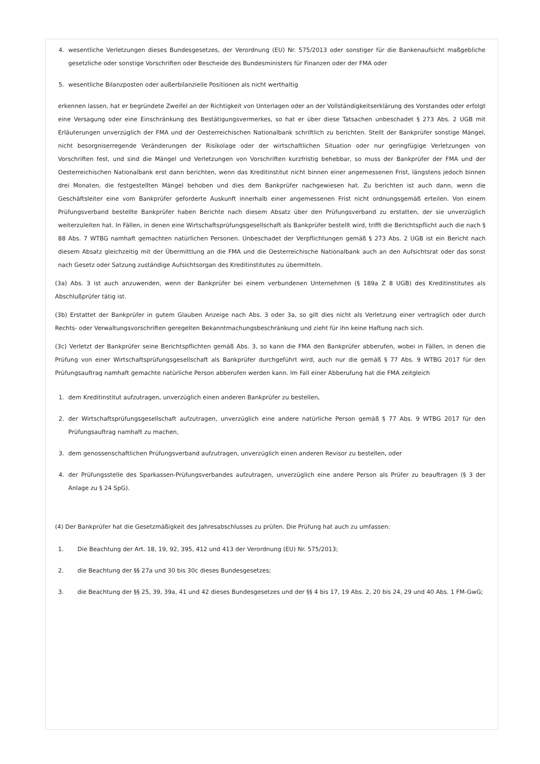4. wesentliche Verletzungen dieses Bundesgesetzes, der Verordnung (EU) Nr. 575/2013 oder sonstiger für die Bankenaufsicht maßgebliche gesetzliche oder sonstige Vorschriften oder Bescheide des Bundesministers für Finanzen oder der FMA oder
5. wesentliche Bilanzposten oder außerbilanzielle Positionen als nicht werthaltig
erkennen lassen, hat er begründete Zweifel an der Richtigkeit von Unterlagen oder an der Vollständigkeitserklärung des Vorstandes oder erfolgt eine Versagung oder eine Einschränkung des Bestätigungsvermerkes, so hat er über diese Tatsachen unbeschadet § 273 Abs. 2 UGB mit Erläuterungen unverzüglich der FMA und der Oesterreichischen Nationalbank schriftlich zu berichten. Stellt der Bankprüfer sonstige Mängel, nicht besorgniserregende Veränderungen der Risikolage oder der wirtschaftlichen Situation oder nur geringfügige Verletzungen von Vorschriften fest, und sind die Mängel und Verletzungen von Vorschriften kurzfristig behebbar, so muss der Bankprüfer der FMA und der Oesterreichischen Nationalbank erst dann berichten, wenn das Kreditinstitut nicht binnen einer angemessenen Frist, längstens jedoch binnen drei Monaten, die festgestellten Mängel behoben und dies dem Bankprüfer nachgewiesen hat. Zu berichten ist auch dann, wenn die Geschäftsleiter eine vom Bankprüfer geforderte Auskunft innerhalb einer angemessenen Frist nicht ordnungsgemäß erteilen. Von einem Prüfungsverband bestellte Bankprüfer haben Berichte nach diesem Absatz über den Prüfungsverband zu erstatten, der sie unverzüglich weiterzuleiten hat. In Fällen, in denen eine Wirtschaftsprüfungsgesellschaft als Bankprüfer bestellt wird, trifft die Berichtspflicht auch die nach § 88 Abs. 7 WTBG namhaft gemachten natürlichen Personen. Unbeschadet der Verpflichtungen gemäß § 273 Abs. 2 UGB ist ein Bericht nach diesem Absatz gleichzeitig mit der Übermittlung an die FMA und die Oesterreichische Nationalbank auch an den Aufsichtsrat oder das sonst nach Gesetz oder Satzung zuständige Aufsichtsorgan des Kreditinstitutes zu übermitteln.
(3a) Abs. 3 ist auch anzuwenden, wenn der Bankprüfer bei einem verbundenen Unternehmen (§ 189a Z 8 UGB) des Kreditinstitutes als Abschlußprüfer tätig ist.
(3b) Erstattet der Bankprüfer in gutem Glauben Anzeige nach Abs. 3 oder 3a, so gilt dies nicht als Verletzung einer vertraglich oder durch Rechts- oder Verwaltungsvorschriften geregelten Bekanntmachungsbeschränkung und zieht für ihn keine Haftung nach sich.
(3c) Verletzt der Bankprüfer seine Berichtspflichten gemäß Abs. 3, so kann die FMA den Bankprüfer abberufen, wobei in Fällen, in denen die Prüfung von einer Wirtschaftsprüfungsgesellschaft als Bankprüfer durchgeführt wird, auch nur die gemäß § 77 Abs. 9 WTBG 2017 für den Prüfungsauftrag namhaft gemachte natürliche Person abberufen werden kann. Im Fall einer Abberufung hat die FMA zeitgleich
1. dem Kreditinstitut aufzutragen, unverzüglich einen anderen Bankprüfer zu bestellen,
2. der Wirtschaftsprüfungsgesellschaft aufzutragen, unverzüglich eine andere natürliche Person gemäß § 77 Abs. 9 WTBG 2017 für den Prüfungsauftrag namhaft zu machen,
3. dem genossenschaftlichen Prüfungsverband aufzutragen, unverzüglich einen anderen Revisor zu bestellen, oder
4. der Prüfungsstelle des Sparkassen-Prüfungsverbandes aufzutragen, unverzüglich eine andere Person als Prüfer zu beauftragen (§ 3 der Anlage zu § 24 SpG).
(4) Der Bankprüfer hat die Gesetzmäßigkeit des Jahresabschlusses zu prüfen. Die Prüfung hat auch zu umfassen:
1. Die Beachtung der Art. 18, 19, 92, 395, 412 und 413 der Verordnung (EU) Nr. 575/2013;
2. die Beachtung der §§ 27a und 30 bis 30c dieses Bundesgesetzes;
3. die Beachtung der §§ 25, 39, 39a, 41 und 42 dieses Bundesgesetzes und der §§ 4 bis 17, 19 Abs. 2, 20 bis 24, 29 und 40 Abs. 1 FM-GwG;